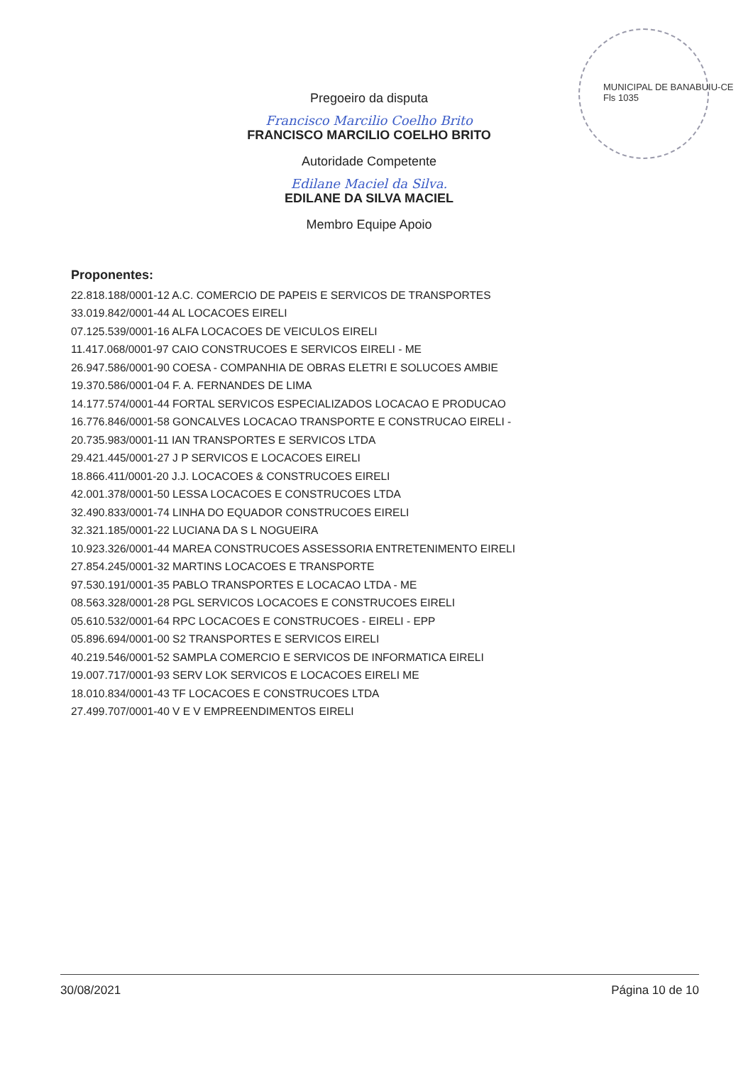MUNICIPAL DE BANABUIU-CE
Fls 1035
Pregoeiro da disputa
Francisco Marcilio Coelho Brito
FRANCISCO MARCILIO COELHO BRITO
Autoridade Competente
Edilane Maciel da Silva.
EDILANE DA SILVA MACIEL
Membro Equipe Apoio
Proponentes:
22.818.188/0001-12 A.C. COMERCIO DE PAPEIS E SERVICOS DE TRANSPORTES
33.019.842/0001-44 AL LOCACOES EIRELI
07.125.539/0001-16 ALFA LOCACOES DE VEICULOS EIRELI
11.417.068/0001-97 CAIO CONSTRUCOES E SERVICOS EIRELI - ME
26.947.586/0001-90 COESA - COMPANHIA DE OBRAS ELETRI E SOLUCOES AMBIE
19.370.586/0001-04 F. A. FERNANDES DE LIMA
14.177.574/0001-44 FORTAL SERVICOS ESPECIALIZADOS LOCACAO E PRODUCAO
16.776.846/0001-58 GONCALVES LOCACAO TRANSPORTE E CONSTRUCAO EIRELI -
20.735.983/0001-11 IAN TRANSPORTES E SERVICOS LTDA
29.421.445/0001-27 J P SERVICOS E LOCACOES EIRELI
18.866.411/0001-20 J.J. LOCACOES & CONSTRUCOES EIRELI
42.001.378/0001-50 LESSA LOCACOES E CONSTRUCOES LTDA
32.490.833/0001-74 LINHA DO EQUADOR CONSTRUCOES EIRELI
32.321.185/0001-22 LUCIANA DA S L NOGUEIRA
10.923.326/0001-44 MAREA CONSTRUCOES ASSESSORIA ENTRETENIMENTO EIRELI
27.854.245/0001-32 MARTINS LOCACOES E TRANSPORTE
97.530.191/0001-35 PABLO TRANSPORTES E LOCACAO LTDA - ME
08.563.328/0001-28 PGL SERVICOS LOCACOES E CONSTRUCOES EIRELI
05.610.532/0001-64 RPC LOCACOES E CONSTRUCOES - EIRELI - EPP
05.896.694/0001-00 S2 TRANSPORTES E SERVICOS EIRELI
40.219.546/0001-52 SAMPLA COMERCIO E SERVICOS DE INFORMATICA EIRELI
19.007.717/0001-93 SERV LOK SERVICOS E LOCACOES EIRELI ME
18.010.834/0001-43 TF LOCACOES E CONSTRUCOES LTDA
27.499.707/0001-40 V E V EMPREENDIMENTOS EIRELI
30/08/2021 Página 10 de 10